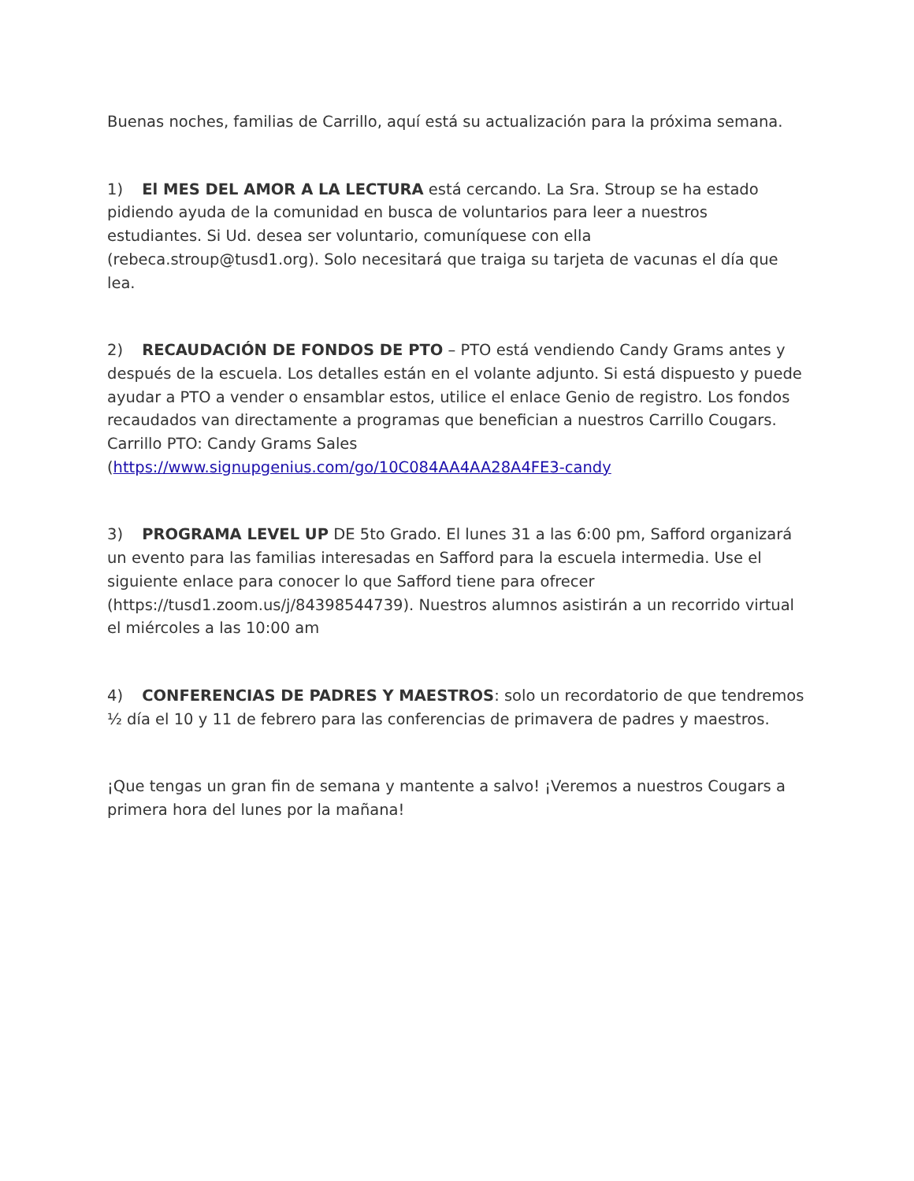Buenas noches, familias de Carrillo, aquí está su actualización para la próxima semana.
1) El MES DEL AMOR A LA LECTURA está cercando. La Sra. Stroup se ha estado pidiendo ayuda de la comunidad en busca de voluntarios para leer a nuestros estudiantes. Si Ud. desea ser voluntario, comuníquese con ella (rebeca.stroup@tusd1.org). Solo necesitará que traiga su tarjeta de vacunas el día que lea.
2) RECAUDACIÓN DE FONDOS DE PTO – PTO está vendiendo Candy Grams antes y después de la escuela. Los detalles están en el volante adjunto. Si está dispuesto y puede ayudar a PTO a vender o ensamblar estos, utilice el enlace Genio de registro. Los fondos recaudados van directamente a programas que benefician a nuestros Carrillo Cougars. Carrillo PTO: Candy Grams Sales (https://www.signupgenius.com/go/10C084AA4AA28A4FE3-candy
3) PROGRAMA LEVEL UP DE 5to Grado. El lunes 31 a las 6:00 pm, Safford organizará un evento para las familias interesadas en Safford para la escuela intermedia. Use el siguiente enlace para conocer lo que Safford tiene para ofrecer (https://tusd1.zoom.us/j/84398544739). Nuestros alumnos asistirán a un recorrido virtual el miércoles a las 10:00 am
4) CONFERENCIAS DE PADRES Y MAESTROS: solo un recordatorio de que tendremos ½ día el 10 y 11 de febrero para las conferencias de primavera de padres y maestros.
¡Que tengas un gran fin de semana y mantente a salvo! ¡Veremos a nuestros Cougars a primera hora del lunes por la mañana!